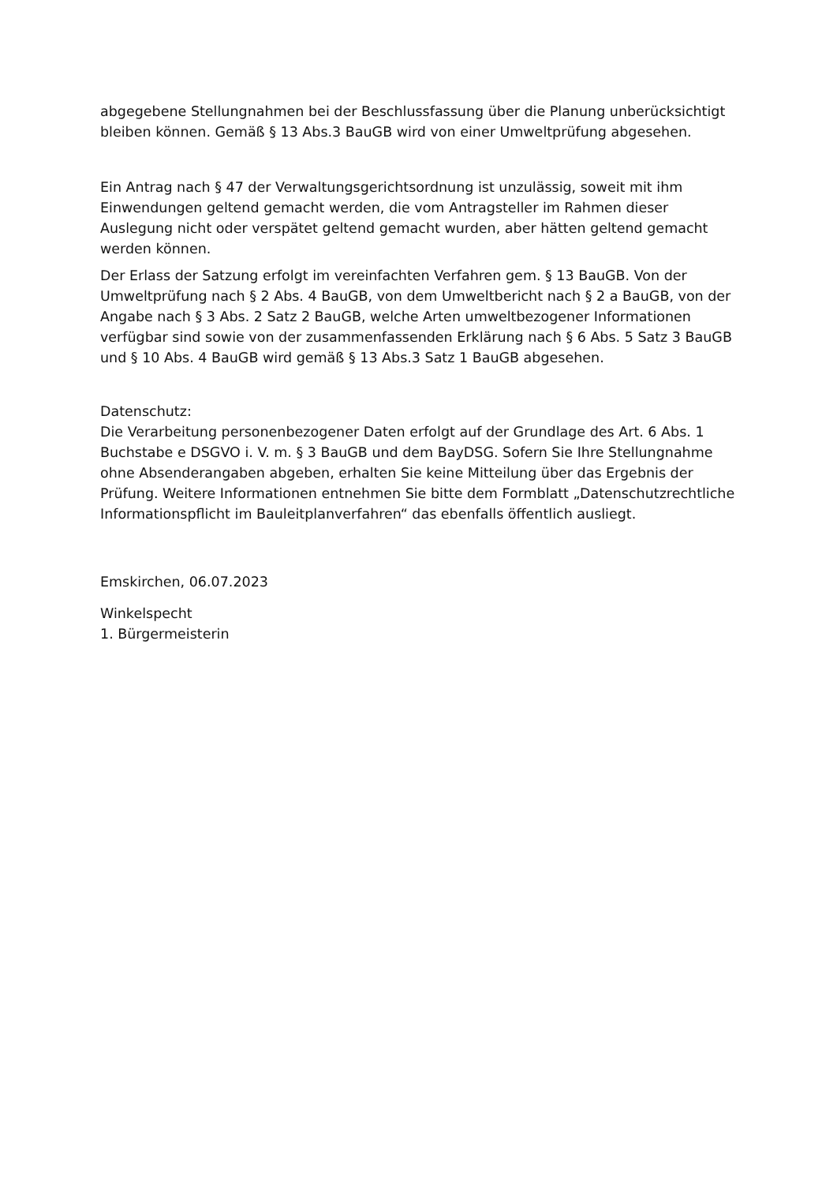abgegebene Stellungnahmen bei der Beschlussfassung über die Planung unberücksichtigt bleiben können. Gemäß § 13 Abs.3 BauGB wird von einer Umweltprüfung abgesehen.
Ein Antrag nach § 47 der Verwaltungsgerichtsordnung ist unzulässig, soweit mit ihm Einwendungen geltend gemacht werden, die vom Antragsteller im Rahmen dieser Auslegung nicht oder verspätet geltend gemacht wurden, aber hätten geltend gemacht werden können.
Der Erlass der Satzung erfolgt im vereinfachten Verfahren gem. § 13 BauGB. Von der Umweltprüfung nach § 2 Abs. 4 BauGB, von dem Umweltbericht nach § 2 a BauGB, von der Angabe nach § 3 Abs. 2 Satz 2 BauGB, welche Arten umweltbezogener Informationen verfügbar sind sowie von der zusammenfassenden Erklärung nach § 6 Abs. 5 Satz 3 BauGB und § 10 Abs. 4 BauGB wird gemäß § 13 Abs.3 Satz 1 BauGB abgesehen.
Datenschutz:
Die Verarbeitung personenbezogener Daten erfolgt auf der Grundlage des Art. 6 Abs. 1 Buchstabe e DSGVO i. V. m. § 3 BauGB und dem BayDSG. Sofern Sie Ihre Stellungnahme ohne Absenderangaben abgeben, erhalten Sie keine Mitteilung über das Ergebnis der Prüfung. Weitere Informationen entnehmen Sie bitte dem Formblatt „Datenschutzrechtliche Informationspflicht im Bauleitplanverfahren“ das ebenfalls öffentlich ausliegt.
Emskirchen, 06.07.2023
Winkelspecht
1. Bürgermeisterin